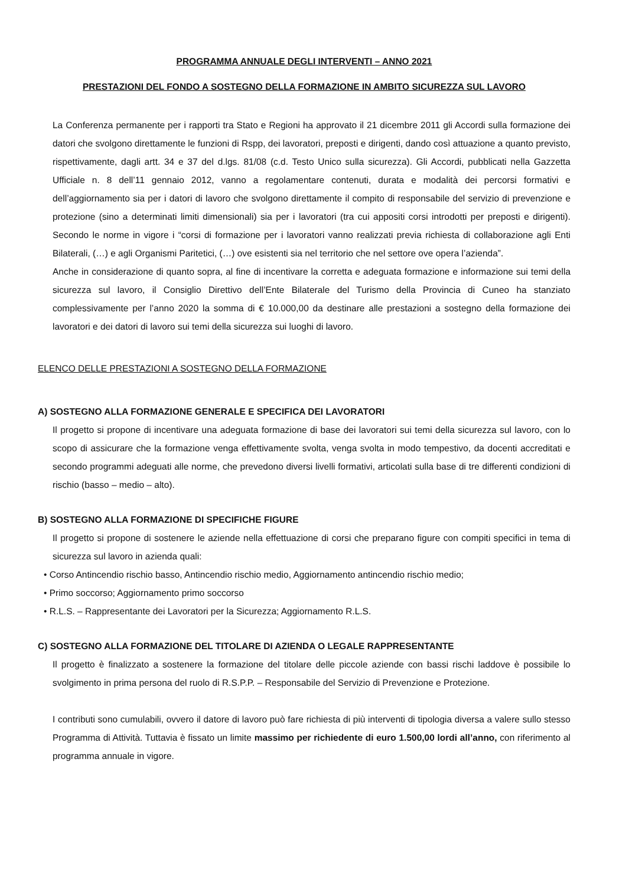PROGRAMMA ANNUALE DEGLI INTERVENTI – ANNO 2021
PRESTAZIONI DEL FONDO A SOSTEGNO DELLA FORMAZIONE IN AMBITO SICUREZZA SUL LAVORO
La Conferenza permanente per i rapporti tra Stato e Regioni ha approvato il 21 dicembre 2011 gli Accordi sulla formazione dei datori che svolgono direttamente le funzioni di Rspp, dei lavoratori, preposti e dirigenti, dando così attuazione a quanto previsto, rispettivamente, dagli artt. 34 e 37 del d.lgs. 81/08 (c.d. Testo Unico sulla sicurezza). Gli Accordi, pubblicati nella Gazzetta Ufficiale n. 8 dell’11 gennaio 2012, vanno a regolamentare contenuti, durata e modalità dei percorsi formativi e dell’aggiornamento sia per i datori di lavoro che svolgono direttamente il compito di responsabile del servizio di prevenzione e protezione (sino a determinati limiti dimensionali) sia per i lavoratori (tra cui appositi corsi introdotti per preposti e dirigenti). Secondo le norme in vigore i “corsi di formazione per i lavoratori vanno realizzati previa richiesta di collaborazione agli Enti Bilaterali, (…) e agli Organismi Paritetici, (…) ove esistenti sia nel territorio che nel settore ove opera l’azienda”.
Anche in considerazione di quanto sopra, al fine di incentivare la corretta e adeguata formazione e informazione sui temi della sicurezza sul lavoro, il Consiglio Direttivo dell’Ente Bilaterale del Turismo della Provincia di Cuneo ha stanziato complessivamente per l’anno 2020 la somma di € 10.000,00 da destinare alle prestazioni a sostegno della formazione dei lavoratori e dei datori di lavoro sui temi della sicurezza sui luoghi di lavoro.
ELENCO DELLE PRESTAZIONI A SOSTEGNO DELLA FORMAZIONE
A) SOSTEGNO ALLA FORMAZIONE GENERALE E SPECIFICA DEI LAVORATORI
Il progetto si propone di incentivare una adeguata formazione di base dei lavoratori sui temi della sicurezza sul lavoro, con lo scopo di assicurare che la formazione venga effettivamente svolta, venga svolta in modo tempestivo, da docenti accreditati e secondo programmi adeguati alle norme, che prevedono diversi livelli formativi, articolati sulla base di tre differenti condizioni di rischio (basso – medio – alto).
B) SOSTEGNO ALLA FORMAZIONE DI SPECIFICHE FIGURE
Il progetto si propone di sostenere le aziende nella effettuazione di corsi che preparano figure con compiti specifici in tema di sicurezza sul lavoro in azienda quali:
• Corso Antincendio rischio basso, Antincendio rischio medio, Aggiornamento antincendio rischio medio;
• Primo soccorso; Aggiornamento primo soccorso
• R.L.S. – Rappresentante dei Lavoratori per la Sicurezza; Aggiornamento R.L.S.
C) SOSTEGNO ALLA FORMAZIONE DEL TITOLARE DI AZIENDA O LEGALE RAPPRESENTANTE
Il progetto è finalizzato a sostenere la formazione del titolare delle piccole aziende con bassi rischi laddove è possibile lo svolgimento in prima persona del ruolo di R.S.P.P. – Responsabile del Servizio di Prevenzione e Protezione.
I contributi sono cumulabili, ovvero il datore di lavoro può fare richiesta di più interventi di tipologia diversa a valere sullo stesso Programma di Attività. Tuttavia è fissato un limite massimo per richiedente di euro 1.500,00 lordi all’anno, con riferimento al programma annuale in vigore.